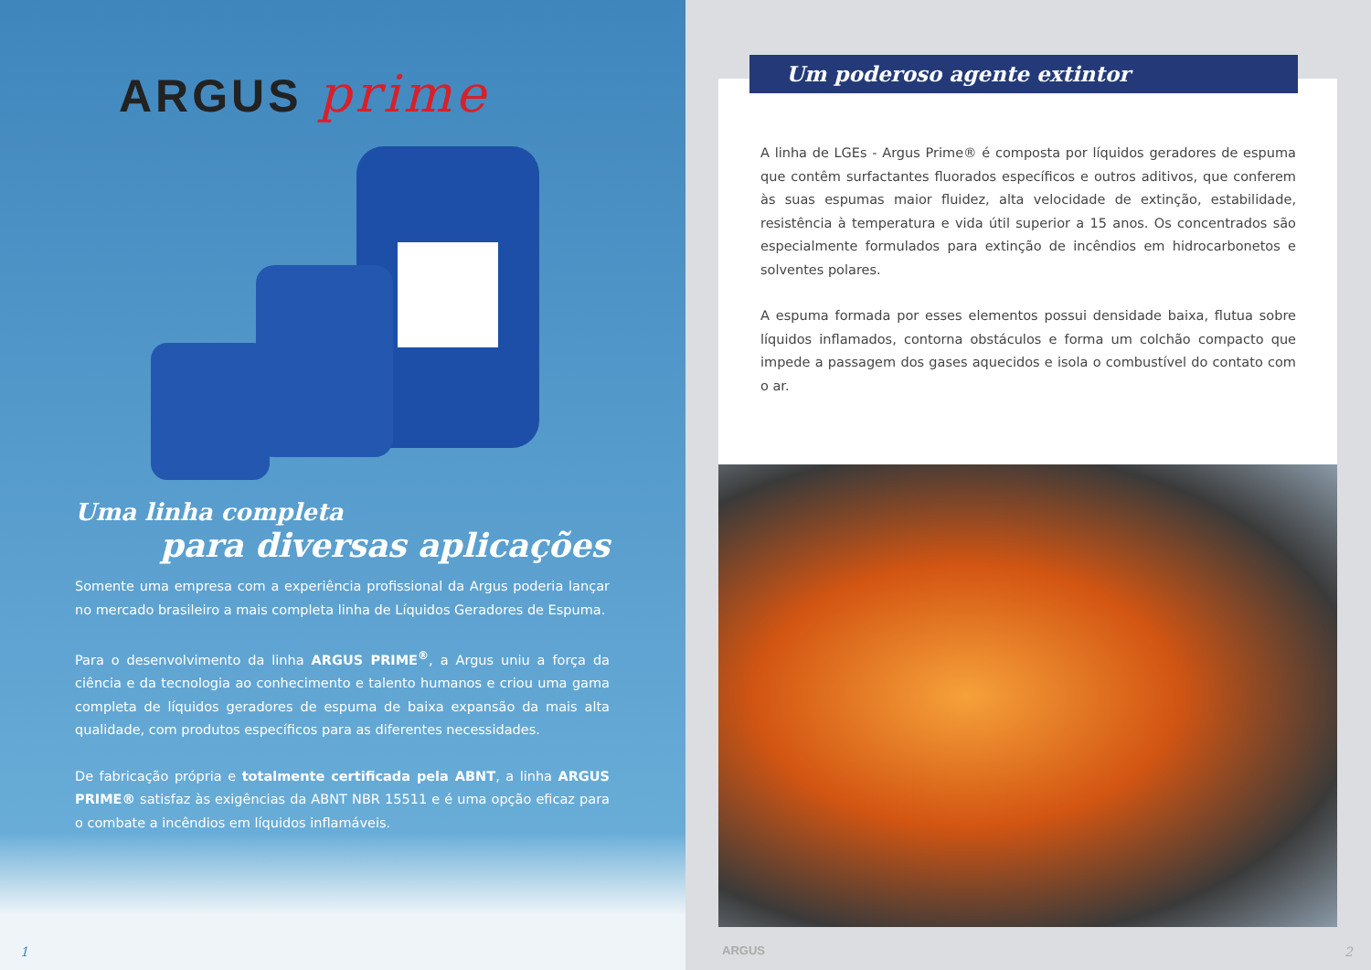ARGUS prime
Uma linha completa
para diversas aplicações
Somente uma empresa com a experiência profissional da Argus poderia lançar no mercado brasileiro a mais completa linha de Líquidos Geradores de Espuma.
Para o desenvolvimento da linha ARGUS PRIME<sup>®</sup>, a Argus uniu a força da ciência e da tecnologia ao conhecimento e talento humanos e criou uma gama completa de líquidos geradores de espuma de baixa expansão da mais alta qualidade, com produtos específicos para as diferentes necessidades.
De fabricação própria e totalmente certificada pela ABNT, a linha ARGUS PRIME® satisfaz às exigências da ABNT NBR 15511 e é uma opção eficaz para o combate a incêndios em líquidos inflamáveis.
1
Um poderoso agente extintor
A linha de LGEs - Argus Prime® é composta por líquidos geradores de espuma que contêm surfactantes fluorados específicos e outros aditivos, que conferem às suas espumas maior fluidez, alta velocidade de extinção, estabilidade, resistência à temperatura e vida útil superior a 15 anos. Os concentrados são especialmente formulados para extinção de incêndios em hidrocarbonetos e solventes polares.
A espuma formada por esses elementos possui densidade baixa, flutua sobre líquidos inflamados, contorna obstáculos e forma um colchão compacto que impede a passagem dos gases aquecidos e isola o combustível do contato com o ar.
ARGUS 2